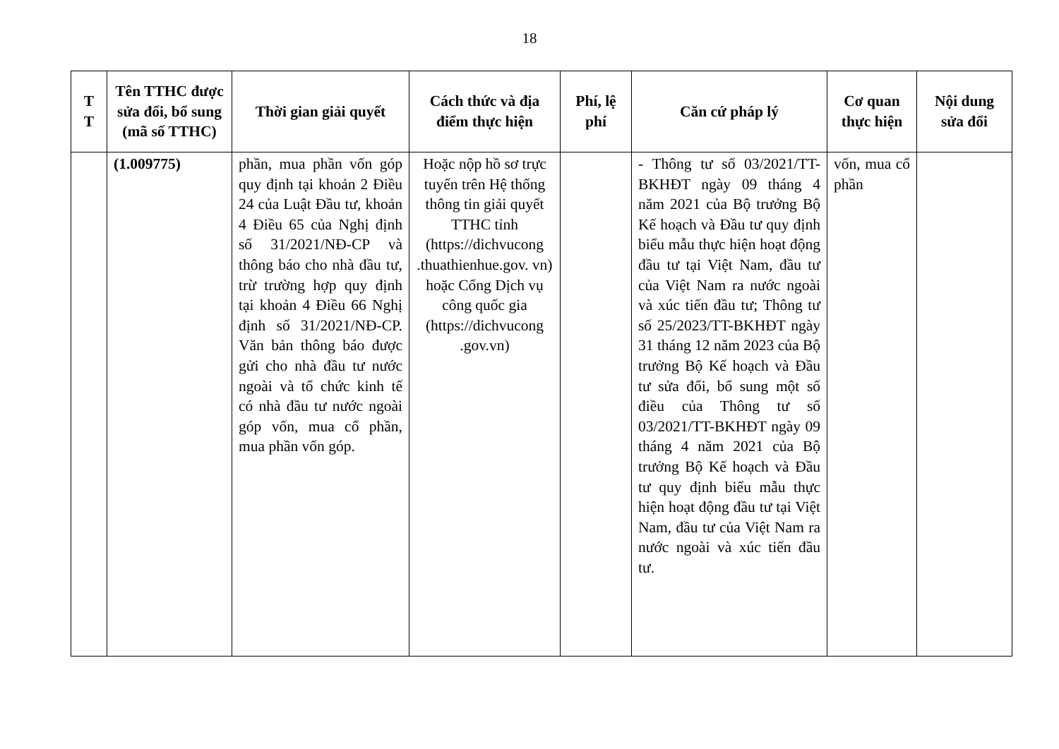18
| T T | Tên TTHC được sửa đổi, bổ sung (mã số TTHC) | Thời gian giải quyết | Cách thức và địa điểm thực hiện | Phí, lệ phí | Căn cứ pháp lý | Cơ quan thực hiện | Nội dung sửa đổi |
| --- | --- | --- | --- | --- | --- | --- | --- |
| | (1.009775) | phần, mua phần vốn góp quy định tại khoản 2 Điều 24 của Luật Đầu tư, khoản 4 Điều 65 của Nghị định số 31/2021/NĐ-CP và thông báo cho nhà đầu tư, trừ trường hợp quy định tại khoản 4 Điều 66 Nghị định số 31/2021/NĐ-CP. Văn bản thông báo được gửi cho nhà đầu tư nước ngoài và tổ chức kinh tế có nhà đầu tư nước ngoài góp vốn, mua cổ phần, mua phần vốn góp. | Hoặc nộp hồ sơ trực tuyến trên Hệ thống thông tin giải quyết TTHC tỉnh (https://dichvucong .thuathienhue.gov. vn) hoặc Cổng Dịch vụ công quốc gia (https://dichvucong .gov.vn) | | - Thông tư số 03/2021/TT-BKHĐT ngày 09 tháng 4 năm 2021 của Bộ trưởng Bộ Kế hoạch và Đầu tư quy định biểu mẫu thực hiện hoạt động đầu tư tại Việt Nam, đầu tư của Việt Nam ra nước ngoài và xúc tiến đầu tư; Thông tư số 25/2023/TT-BKHĐT ngày 31 tháng 12 năm 2023 của Bộ trưởng Bộ Kế hoạch và Đầu tư sửa đổi, bổ sung một số điều của Thông tư số 03/2021/TT-BKHĐT ngày 09 tháng 4 năm 2021 của Bộ trưởng Bộ Kế hoạch và Đầu tư quy định biểu mẫu thực hiện hoạt động đầu tư tại Việt Nam, đầu tư của Việt Nam ra nước ngoài và xúc tiến đầu tư. | vốn, mua cổ phần | |